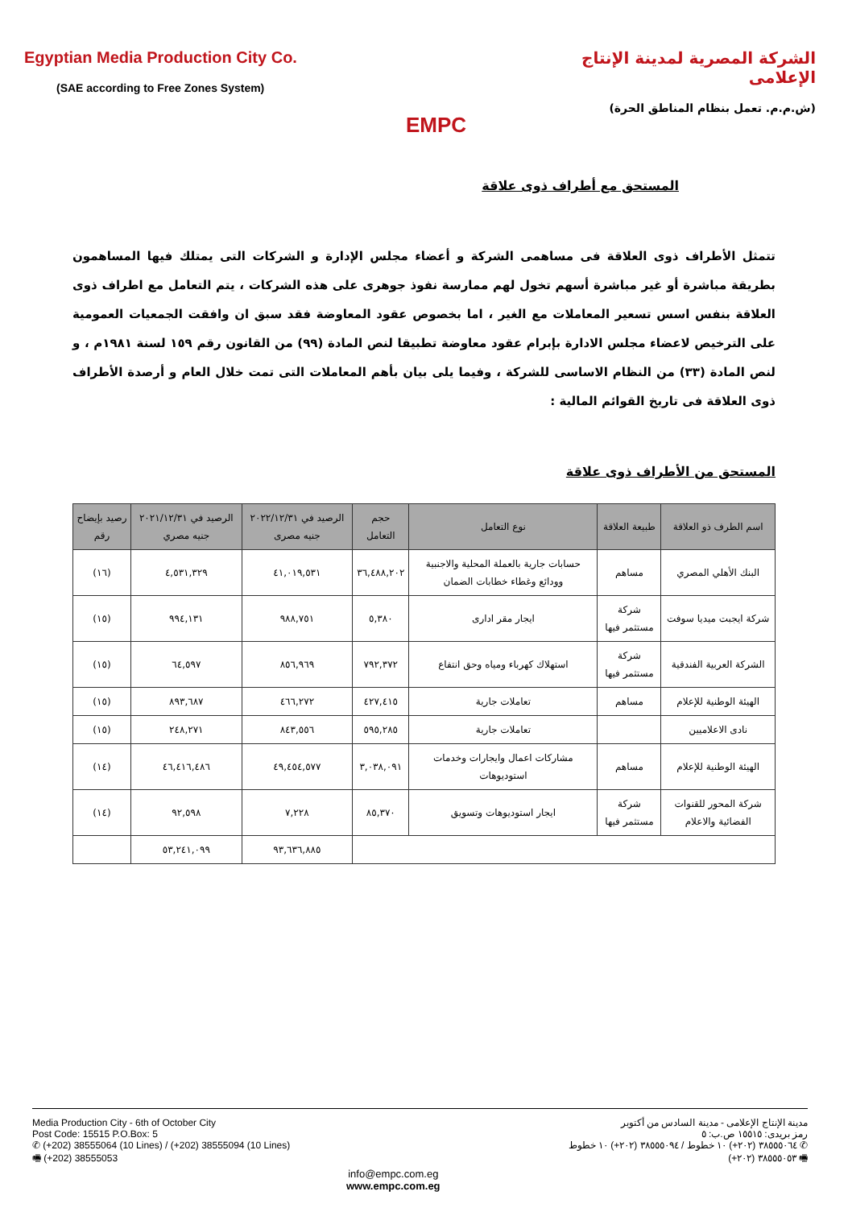Egyptian Media Production City Co.
(SAE according to Free Zones System)
EMPC
الشركة المصرية لمدينة الإنتاج الإعلامى
(ش.م.م. تعمل بنظام المناطق الحرة)
المستحق مع أطراف ذوى علاقة
تتمثل الأطراف ذوى العلاقة فى مساهمى الشركة و أعضاء مجلس الإدارة و الشركات التى يمتلك فيها المساهمون بطريقة مباشرة أو غير مباشرة أسهم تخول لهم ممارسة نفوذ جوهرى على هذه الشركات ، يتم التعامل مع اطراف ذوى العلاقة بنفس اسس تسعير المعاملات مع الغير ، اما بخصوص عقود المعاوضة فقد سبق ان وافقت الجمعيات العمومية على الترخيص لاعضاء مجلس الادارة بإبرام عقود معاوضة تطبيقا لنص المادة (٩٩) من القانون رقم ١٥٩ لسنة ١٩٨١م ، و لنص المادة (٣٣) من النظام الاساسى للشركة ، وفيما يلى بيان بأهم المعاملات التى تمت خلال العام و أرصدة الأطراف ذوى العلاقة فى تاريخ القوائم المالية :
المستحق من الأطراف ذوى علاقة
| اسم الطرف ذو العلاقة | طبيعة العلاقة | نوع التعامل | حجم التعامل | الرصيد في ٢٠٢٢/١٢/٣١ جنيه مصرى | الرصيد في ٢٠٢١/١٢/٣١ جنيه مصري | رصيد بإيضاح رقم |
| --- | --- | --- | --- | --- | --- | --- |
| البنك الأهلي المصري | مساهم | حسابات جارية بالعملة المحلية والاجنبية وودائع وغطاء خطابات الضمان | ٣٦,٤٨٨,٢٠٢ | ٤١,٠١٩,٥٣١ | ٤,٥٣١,٣٢٩ | (١٦) |
| شركة ايجبت ميديا سوفت | شركة مستثمر فيها | ايجار مقر ادارى | ٥,٣٨٠ | ٩٨٨,٧٥١ | ٩٩٤,١٣١ | (١٥) |
| الشركة العربية الفندقية | شركة مستثمر فيها | استهلاك كهرباء ومياه وحق انتفاع | ٧٩٢,٣٧٢ | ٨٥٦,٩٦٩ | ٦٤,٥٩٧ | (١٥) |
| الهيئة الوطنية للإعلام | مساهم | تعاملات جارية | ٤٢٧,٤١٥ | ٤٦٦,٢٧٢ | ٨٩٣,٦٨٧ | (١٥) |
| نادى الاعلاميين | | تعاملات جارية | ٥٩٥,٢٨٥ | ٨٤٣,٥٥٦ | ٢٤٨,٢٧١ | (١٥) |
| الهيئة الوطنية للإعلام | مساهم | مشاركات اعمال وايجارات وخدمات استوديوهات | ٣,٠٣٨,٠٩١ | ٤٩,٤٥٤,٥٧٧ | ٤٦,٤١٦,٤٨٦ | (١٤) |
| شركة المحور للقنوات الفضائية والاعلام | شركة مستثمر فيها | ايجار استوديوهات وتسويق | ٨٥,٣٧٠ | ٧,٢٢٨ | ٩٢,٥٩٨ | (١٤) |
| | | | | ٩٣,٦٣٦,٨٨٥ | ٥٣,٢٤١,٠٩٩ | |
Media Production City - 6th of October City
Post Code: 15515 P.O.Box: 5
✆ (+202) 38555064 (10 Lines) / (+202) 38555094 (10 Lines)
🖷 (+202) 38555053
مدينة الإنتاج الإعلامى - مدينة السادس من أكتوبر
رمز بريدى: ١٥٥١٥ ص.ب: ٥
✆ ٣٨٥٥٥٠٦٤ (٢٠٢+) ١٠ خطوط / ٣٨٥٥٥٠٩٤ (٢٠٢+) ١٠ خطوط
🖷 ٣٨٥٥٥٠٥٣ (٢٠٢+)
info@empc.com.eg
www.empc.com.eg